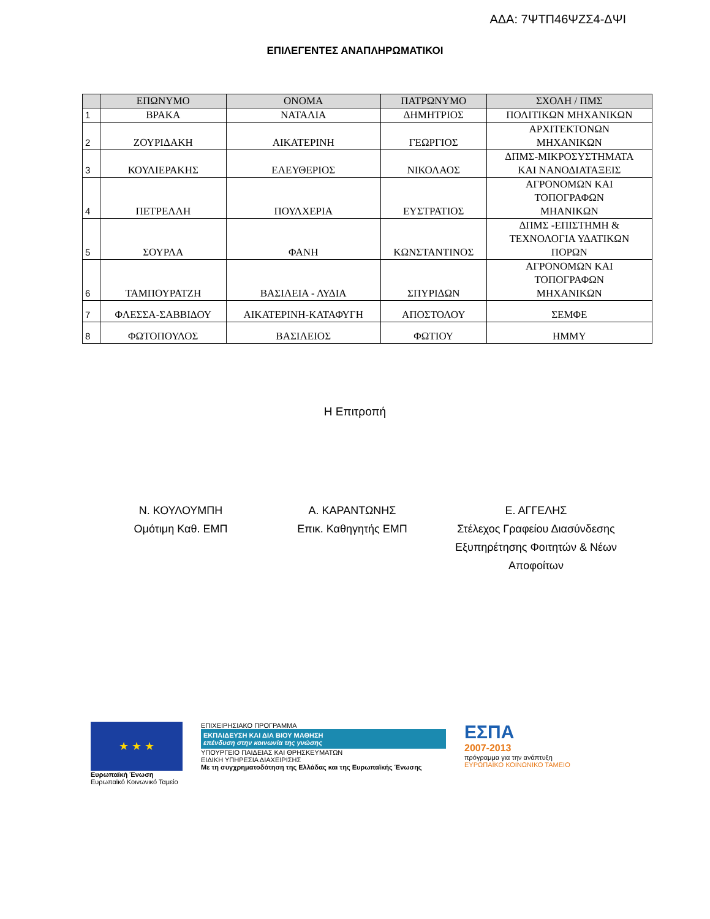ΑΔΑ: 7ΨΤΠ46ΨΖΣ4-ΔΨΙ
ΕΠΙΛΕΓΕΝΤΕΣ ΑΝΑΠΛΗΡΩΜΑΤΙΚΟΙ
| | ΕΠΩΝΥΜΟ | ΟΝΟΜΑ | ΠΑΤΡΩΝΥΜΟ | ΣΧΟΛΗ / ΠΜΣ |
| --- | --- | --- | --- | --- |
| 1 | ΒΡΑΚΑ | ΝΑΤΑΛΙΑ | ΔΗΜΗΤΡΙΟΣ | ΠΟΛΙΤΙΚΩΝ ΜΗΧΑΝΙΚΩΝ |
| 2 | ΖΟΥΡΙΔΑΚΗ | ΑΙΚΑΤΕΡΙΝΗ | ΓΕΩΡΓΙΟΣ | ΑΡΧΙΤΕΚΤΟΝΩΝ ΜΗΧΑΝΙΚΩΝ |
| 3 | ΚΟΥΛΙΕΡΑΚΗΣ | ΕΛΕΥΘΕΡΙΟΣ | ΝΙΚΟΛΑΟΣ | ΔΠΜΣ-ΜΙΚΡΟΣΥΣΤΗΜΑΤΑ ΚΑΙ ΝΑΝΟΔΙΑΤΑΞΕΙΣ |
| 4 | ΠΕΤΡΕΛΛΗ | ΠΟΥΛΧΕΡΙΑ | ΕΥΣΤΡΑΤΙΟΣ | ΑΓΡΟΝΟΜΩΝ ΚΑΙ ΤΟΠΟΓΡΑΦΩΝ ΜΗΑΝΙΚΩΝ |
| 5 | ΣΟΥΡΛΑ | ΦΑΝΗ | ΚΩΝΣΤΑΝΤΙΝΟΣ | ΔΠΜΣ -ΕΠΙΣΤΗΜΗ & ΤΕΧΝΟΛΟΓΙΑ ΥΔΑΤΙΚΩΝ ΠΟΡΩΝ |
| 6 | ΤΑΜΠΟΥΡΑΤΖΗ | ΒΑΣΙΛΕΙΑ - ΛΥΔΙΑ | ΣΠΥΡΙΔΩΝ | ΑΓΡΟΝΟΜΩΝ ΚΑΙ ΤΟΠΟΓΡΑΦΩΝ ΜΗΧΑΝΙΚΩΝ |
| 7 | ΦΛΕΣΣΑ-ΣΑΒΒΙΔΟΥ | ΑΙΚΑΤΕΡΙΝΗ-ΚΑΤΑΦΥΓΗ | ΑΠΟΣΤΟΛΟΥ | ΣΕΜΦΕ |
| 8 | ΦΩΤΟΠΟΥΛΟΣ | ΒΑΣΙΛΕΙΟΣ | ΦΩΤΙΟΥ | ΗΜΜΥ |
Η Επιτροπή
Ν. ΚΟΥΛΟΥΜΠΗ
Ομότιμη Καθ. ΕΜΠ
Α. ΚΑΡΑΝΤΩΝΗΣ
Επικ. Καθηγητής ΕΜΠ
Ε. ΑΓΓΕΛΗΣ
Στέλεχος Γραφείου Διασύνδεσης
Εξυπηρέτησης Φοιτητών & Νέων
Αποφοίτων
★ ★ ★
Ευρωπαϊκή Ένωση
Ευρωπαϊκό Κοινωνικό Ταμείο
ΕΠΙΧΕΙΡΗΣΙΑΚΟ ΠΡΟΓΡΑΜΜΑ
ΕΚΠΑΙΔΕΥΣΗ ΚΑΙ ΔΙΑ ΒΙΟΥ ΜΑΘΗΣΗ
επένδυση στην κοινωνία της γνώσης
ΥΠΟΥΡΓΕΙΟ ΠΑΙΔΕΙΑΣ ΚΑΙ ΘΡΗΣΚΕΥΜΑΤΩΝ
ΕΙΔΙΚΗ ΥΠΗΡΕΣΙΑ ΔΙΑΧΕΙΡΙΣΗΣ
Με τη συγχρηματοδότηση της Ελλάδας και της Ευρωπαϊκής Ένωσης
ΕΣΠΑ
2007-2013
πρόγραμμα για την ανάπτυξη
ΕΥΡΩΠΑΪΚΟ ΚΟΙΝΩΝΙΚΟ ΤΑΜΕΙΟ